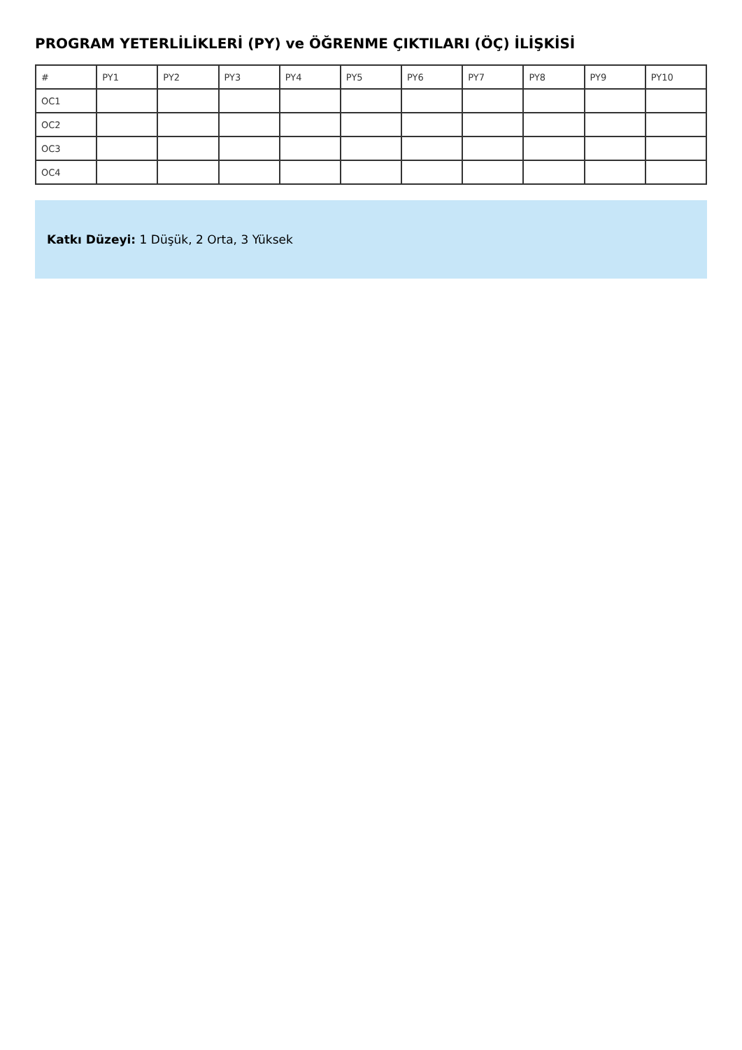PROGRAM YETERLİLİKLERİ (PY) ve ÖĞRENME ÇIKTILARI (ÖÇ) İLİŞKİSİ
| # | PY1 | PY2 | PY3 | PY4 | PY5 | PY6 | PY7 | PY8 | PY9 | PY10 |
| --- | --- | --- | --- | --- | --- | --- | --- | --- | --- | --- |
| OC1 | | | | | | | | | | |
| OC2 | | | | | | | | | | |
| OC3 | | | | | | | | | | |
| OC4 | | | | | | | | | | |
Katkı Düzeyi: 1 Düşük, 2 Orta, 3 Yüksek